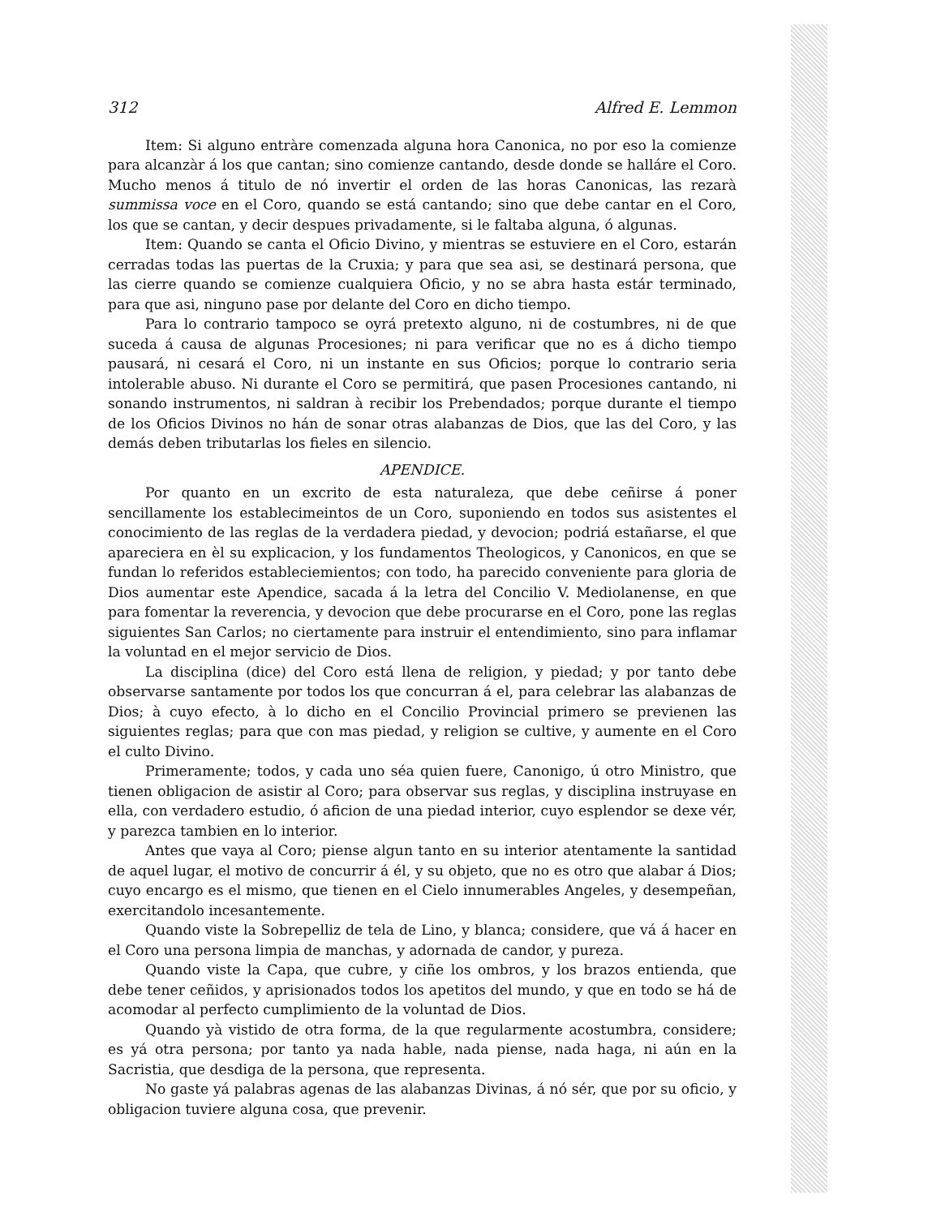312 Alfred E. Lemmon
Item: Si alguno entràre comenzada alguna hora Canonica, no por eso la comienze para alcanzàr á los que cantan; sino comienze cantando, desde donde se halláre el Coro. Mucho menos á titulo de nó invertir el orden de las horas Canonicas, las rezarà summissa voce en el Coro, quando se está cantando; sino que debe cantar en el Coro, los que se cantan, y decir despues privadamente, si le faltaba alguna, ó algunas.
Item: Quando se canta el Oficio Divino, y mientras se estuviere en el Coro, estarán cerradas todas las puertas de la Cruxia; y para que sea asi, se destinará persona, que las cierre quando se comienze cualquiera Oficio, y no se abra hasta estár terminado, para que asi, ninguno pase por delante del Coro en dicho tiempo.
Para lo contrario tampoco se oyrá pretexto alguno, ni de costumbres, ni de que suceda á causa de algunas Procesiones; ni para verificar que no es á dicho tiempo pausará, ni cesará el Coro, ni un instante en sus Oficios; porque lo contrario seria intolerable abuso. Ni durante el Coro se permitirá, que pasen Procesiones cantando, ni sonando instrumentos, ni saldran à recibir los Prebendados; porque durante el tiempo de los Oficios Divinos no hán de sonar otras alabanzas de Dios, que las del Coro, y las demás deben tributarlas los fieles en silencio.
APENDICE.
Por quanto en un excrito de esta naturaleza, que debe ceñirse á poner sencillamente los establecimeintos de un Coro, suponiendo en todos sus asistentes el conocimiento de las reglas de la verdadera piedad, y devocion; podriá estañarse, el que apareciera en èl su explicacion, y los fundamentos Theologicos, y Canonicos, en que se fundan lo referidos estableciemientos; con todo, ha parecido conveniente para gloria de Dios aumentar este Apendice, sacada á la letra del Concilio V. Mediolanense, en que para fomentar la reverencia, y devocion que debe procurarse en el Coro, pone las reglas siguientes San Carlos; no ciertamente para instruir el entendimiento, sino para inflamar la voluntad en el mejor servicio de Dios.
La disciplina (dice) del Coro está llena de religion, y piedad; y por tanto debe observarse santamente por todos los que concurran á el, para celebrar las alabanzas de Dios; à cuyo efecto, à lo dicho en el Concilio Provincial primero se previenen las siguientes reglas; para que con mas piedad, y religion se cultive, y aumente en el Coro el culto Divino.
Primeramente; todos, y cada uno séa quien fuere, Canonigo, ú otro Ministro, que tienen obligacion de asistir al Coro; para observar sus reglas, y disciplina instruyase en ella, con verdadero estudio, ó aficion de una piedad interior, cuyo esplendor se dexe vér, y parezca tambien en lo interior.
Antes que vaya al Coro; piense algun tanto en su interior atentamente la santidad de aquel lugar, el motivo de concurrir á él, y su objeto, que no es otro que alabar á Dios; cuyo encargo es el mismo, que tienen en el Cielo innumerables Angeles, y desempeñan, exercitandolo incesantemente.
Quando viste la Sobrepelliz de tela de Lino, y blanca; considere, que vá á hacer en el Coro una persona limpia de manchas, y adornada de candor, y pureza.
Quando viste la Capa, que cubre, y ciñe los ombros, y los brazos entienda, que debe tener ceñidos, y aprisionados todos los apetitos del mundo, y que en todo se há de acomodar al perfecto cumplimiento de la voluntad de Dios.
Quando yà vistido de otra forma, de la que regularmente acostumbra, considere; es yá otra persona; por tanto ya nada hable, nada piense, nada haga, ni aún en la Sacristia, que desdiga de la persona, que representa.
No gaste yá palabras agenas de las alabanzas Divinas, á nó sér, que por su oficio, y obligacion tuviere alguna cosa, que prevenir.